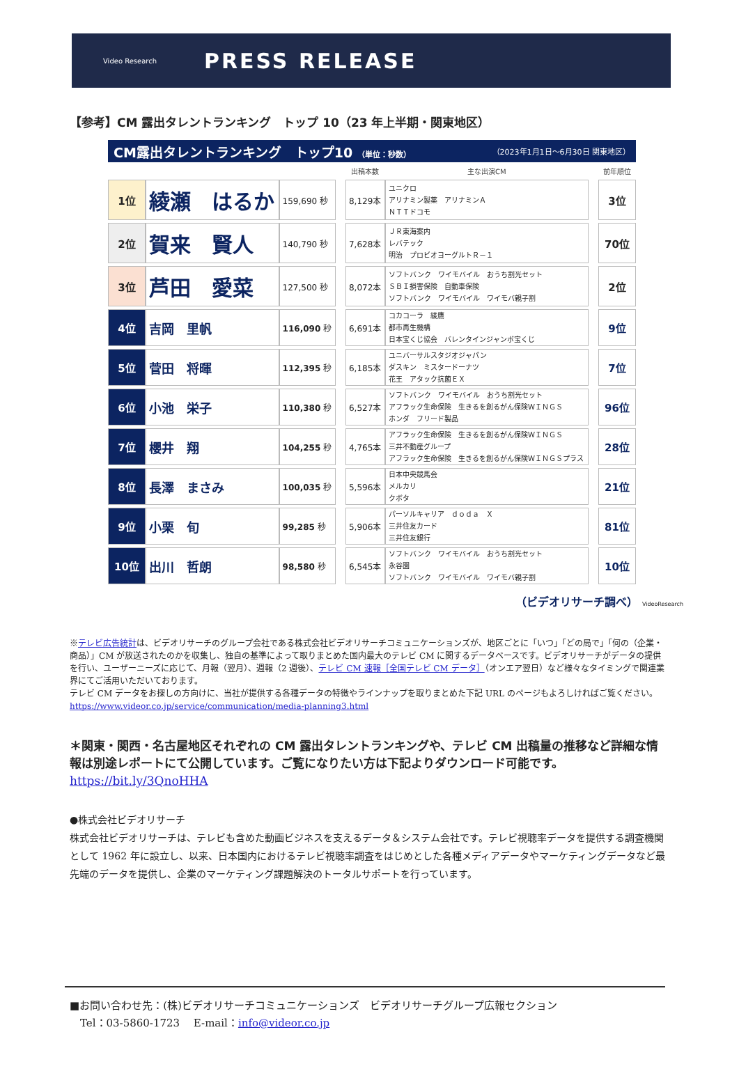Video Research
PRESS RELEASE
【参考】CM 露出タレントランキング　トップ 10（23 年上半期・関東地区）
CM露出タレントランキング　トップ10 （単位：秒数） （2023年1月1日～6月30日 関東地区）
| | | | | 出稿本数 | 主な出演CM | | 前年順位 |
| --- | --- | --- | --- | --- | --- | --- | --- |
| 1位 | 綾瀬 はるか | 159,690 秒 | | 8,129本 | ユニクロ アリナミン製薬 アリナミンＡ ＮＴＴドコモ | | 3位 |
| 2位 | 賀来 賢人 | 140,790 秒 | | 7,628本 | ＪＲ東海案内 レバテック 明治 プロビオヨーグルトＲ－１ | | 70位 |
| 3位 | 芦田 愛菜 | 127,500 秒 | | 8,072本 | ソフトバンク ワイモバイル おうち割光セット ＳＢＩ損害保険 自動車保険 ソフトバンク ワイモバイル ワイモバ親子割 | | 2位 |
| 4位 | 吉岡 里帆 | 116,090 秒 | | 6,691本 | コカコーラ 綾鷹 都市再生機構 日本宝くじ協会 バレンタインジャンボ宝くじ | | 9位 |
| 5位 | 菅田 将暉 | 112,395 秒 | | 6,185本 | ユニバーサルスタジオジャパン ダスキン ミスタードーナツ 花王 アタック抗菌ＥＸ | | 7位 |
| 6位 | 小池 栄子 | 110,380 秒 | | 6,527本 | ソフトバンク ワイモバイル おうち割光セット アフラック生命保険 生きるを創るがん保険ＷＩＮＧＳ ホンダ フリード製品 | | 96位 |
| 7位 | 櫻井 翔 | 104,255 秒 | | 4,765本 | アフラック生命保険 生きるを創るがん保険ＷＩＮＧＳ 三井不動産グループ アフラック生命保険 生きるを創るがん保険ＷＩＮＧＳプラス | | 28位 |
| 8位 | 長澤 まさみ | 100,035 秒 | | 5,596本 | 日本中央競馬会 メルカリ クボタ | | 21位 |
| 9位 | 小栗 旬 | 99,285 秒 | | 5,906本 | パーソルキャリア ｄｏｄａ Ｘ 三井住友カード 三井住友銀行 | | 81位 |
| 10位 | 出川 哲朗 | 98,580 秒 | | 6,545本 | ソフトバンク ワイモバイル おうち割光セット 永谷園 ソフトバンク ワイモバイル ワイモバ親子割 | | 10位 |
（ビデオリサーチ調べ） VideoResearch
※テレビ広告統計は、ビデオリサーチのグループ会社である株式会社ビデオリサーチコミュニケーションズが、地区ごとに「いつ」「どの局で」「何の（企業・商品）」CM が放送されたのかを収集し、独自の基準によって取りまとめた国内最大のテレビ CM に関するデータベースです。ビデオリサーチがデータの提供を行い、ユーザーニーズに応じて、月報（翌月）、週報（2 週後）、テレビ CM 速報［全国テレビ CM データ］（オンエア翌日）など様々なタイミングで関連業界にてご活用いただいております。
テレビ CM データをお探しの方向けに、当社が提供する各種データの特徴やラインナップを取りまとめた下記 URL のページもよろしければご覧ください。 https://www.videor.co.jp/service/communication/media-planning3.html
＊関東・関西・名古屋地区それぞれの CM 露出タレントランキングや、テレビ CM 出稿量の推移など詳細な情報は別途レポートにて公開しています。ご覧になりたい方は下記よりダウンロード可能です。
https://bit.ly/3QnoHHA
●株式会社ビデオリサーチ
株式会社ビデオリサーチは、テレビも含めた動画ビジネスを支えるデータ＆システム会社です。テレビ視聴率データを提供する調査機関として 1962 年に設立し、以来、日本国内におけるテレビ視聴率調査をはじめとした各種メディアデータやマーケティングデータなど最先端のデータを提供し、企業のマーケティング課題解決のトータルサポートを行っています。
■お問い合わせ先：(株)ビデオリサーチコミュニケーションズ　ビデオリサーチグループ広報セクション
　Tel：03-5860-1723　 E-mail：info@videor.co.jp